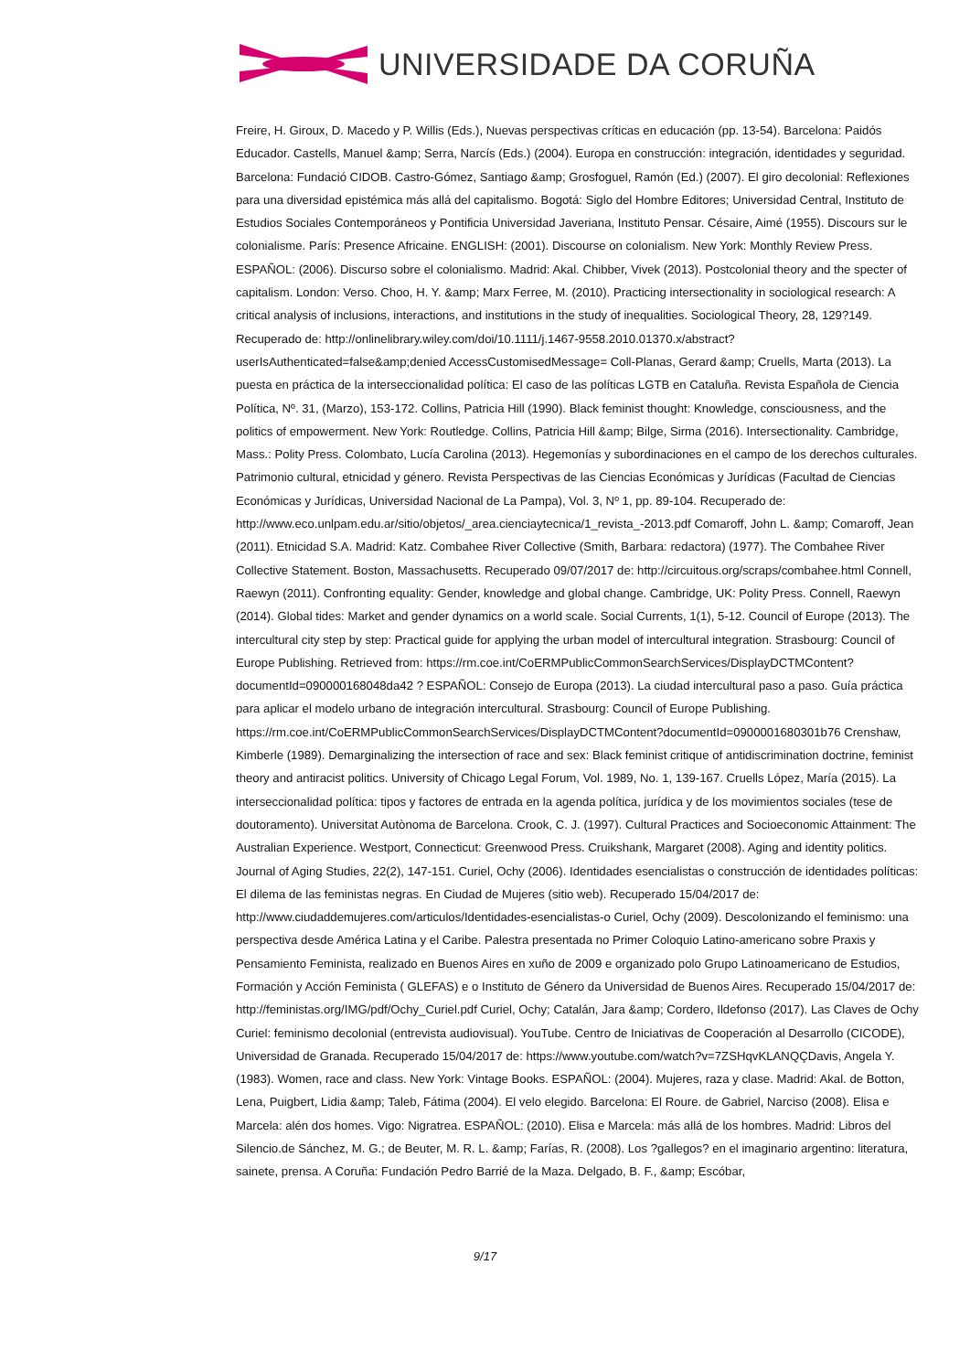UNIVERSIDADE DA CORUÑA
Freire, H. Giroux, D. Macedo y P. Willis (Eds.), Nuevas perspectivas críticas en educación (pp. 13-54). Barcelona: Paidós Educador. Castells, Manuel &amp; Serra, Narcís (Eds.) (2004). Europa en construcción: integración, identidades y seguridad. Barcelona: Fundació CIDOB. Castro-Gómez, Santiago &amp; Grosfoguel, Ramón (Ed.) (2007). El giro decolonial: Reflexiones para una diversidad epistémica más allá del capitalismo. Bogotá: Siglo del Hombre Editores; Universidad Central, Instituto de Estudios Sociales Contemporáneos y Pontificia Universidad Javeriana, Instituto Pensar. Césaire, Aimé (1955). Discours sur le colonialisme. París: Presence Africaine. ENGLISH: (2001). Discourse on colonialism. New York: Monthly Review Press. ESPAÑOL: (2006). Discurso sobre el colonialismo. Madrid: Akal. Chibber, Vivek (2013). Postcolonial theory and the specter of capitalism. London: Verso. Choo, H. Y. &amp; Marx Ferree, M. (2010). Practicing intersectionality in sociological research: A critical analysis of inclusions, interactions, and institutions in the study of inequalities. Sociological Theory, 28, 129?149. Recuperado de: http://onlinelibrary.wiley.com/doi/10.1111/j.1467-9558.2010.01370.x/abstract?userIsAuthenticated=false&amp;denied AccessCustomisedMessage= Coll-Planas, Gerard &amp; Cruells, Marta (2013). La puesta en práctica de la interseccionalidad política: El caso de las políticas LGTB en Cataluña. Revista Española de Ciencia Política, Nº. 31, (Marzo), 153-172. Collins, Patricia Hill (1990). Black feminist thought: Knowledge, consciousness, and the politics of empowerment. New York: Routledge. Collins, Patricia Hill &amp; Bilge, Sirma (2016). Intersectionality. Cambridge, Mass.: Polity Press. Colombato, Lucía Carolina (2013). Hegemonías y subordinaciones en el campo de los derechos culturales. Patrimonio cultural, etnicidad y género. Revista Perspectivas de las Ciencias Económicas y Jurídicas (Facultad de Ciencias Económicas y Jurídicas, Universidad Nacional de La Pampa), Vol. 3, Nº 1, pp. 89-104. Recuperado de: http://www.eco.unlpam.edu.ar/sitio/objetos/_area.cienciaytecnica/1_revista_-2013.pdf Comaroff, John L. &amp; Comaroff, Jean (2011). Etnicidad S.A. Madrid: Katz. Combahee River Collective (Smith, Barbara: redactora) (1977). The Combahee River Collective Statement. Boston, Massachusetts. Recuperado 09/07/2017 de: http://circuitous.org/scraps/combahee.html Connell, Raewyn (2011). Confronting equality: Gender, knowledge and global change. Cambridge, UK: Polity Press. Connell, Raewyn (2014). Global tides: Market and gender dynamics on a world scale. Social Currents, 1(1), 5-12. Council of Europe (2013). The intercultural city step by step: Practical guide for applying the urban model of intercultural integration. Strasbourg: Council of Europe Publishing. Retrieved from: https://rm.coe.int/CoERMPublicCommonSearchServices/DisplayDCTMContent?documentId=090000168048da42 ? ESPAÑOL: Consejo de Europa (2013). La ciudad intercultural paso a paso. Guía práctica para aplicar el modelo urbano de integración intercultural. Strasbourg: Council of Europe Publishing. https://rm.coe.int/CoERMPublicCommonSearchServices/DisplayDCTMContent?documentId=0900001680301b76 Crenshaw, Kimberle (1989). Demarginalizing the intersection of race and sex: Black feminist critique of antidiscrimination doctrine, feminist theory and antiracist politics. University of Chicago Legal Forum, Vol. 1989, No. 1, 139-167. Cruells López, María (2015). La interseccionalidad política: tipos y factores de entrada en la agenda política, jurídica y de los movimientos sociales (tese de doutoramento). Universitat Autònoma de Barcelona. Crook, C. J. (1997). Cultural Practices and Socioeconomic Attainment: The Australian Experience. Westport, Connecticut: Greenwood Press. Cruikshank, Margaret (2008). Aging and identity politics. Journal of Aging Studies, 22(2), 147-151. Curiel, Ochy (2006). Identidades esencialistas o construcción de identidades políticas: El dilema de las feministas negras. En Ciudad de Mujeres (sitio web). Recuperado 15/04/2017 de: http://www.ciudaddemujeres.com/articulos/Identidades-esencialistas-o Curiel, Ochy (2009). Descolonizando el feminismo: una perspectiva desde América Latina y el Caribe. Palestra presentada no Primer Coloquio Latino-americano sobre Praxis y Pensamiento Feminista, realizado en Buenos Aires en xuño de 2009 e organizado polo Grupo Latinoamericano de Estudios, Formación y Acción Feminista ( GLEFAS) e o Instituto de Género da Universidad de Buenos Aires. Recuperado 15/04/2017 de: http://feministas.org/IMG/pdf/Ochy_Curiel.pdf Curiel, Ochy; Catalán, Jara &amp; Cordero, Ildefonso (2017). Las Claves de Ochy Curiel: feminismo decolonial (entrevista audiovisual). YouTube. Centro de Iniciativas de Cooperación al Desarrollo (CICODE), Universidad de Granada. Recuperado 15/04/2017 de: https://www.youtube.com/watch?v=7ZSHqvKLANQÇDavis, Angela Y. (1983). Women, race and class. New York: Vintage Books. ESPAÑOL: (2004). Mujeres, raza y clase. Madrid: Akal. de Botton, Lena, Puigbert, Lidia &amp; Taleb, Fátima (2004). El velo elegido. Barcelona: El Roure. de Gabriel, Narciso (2008). Elisa e Marcela: alén dos homes. Vigo: Nigratrea. ESPAÑOL: (2010). Elisa e Marcela: más allá de los hombres. Madrid: Libros del Silencio.de Sánchez, M. G.; de Beuter, M. R. L. &amp; Farías, R. (2008). Los ?gallegos? en el imaginario argentino: literatura, sainete, prensa. A Coruña: Fundación Pedro Barrié de la Maza. Delgado, B. F., &amp; Escóbar,
9/17